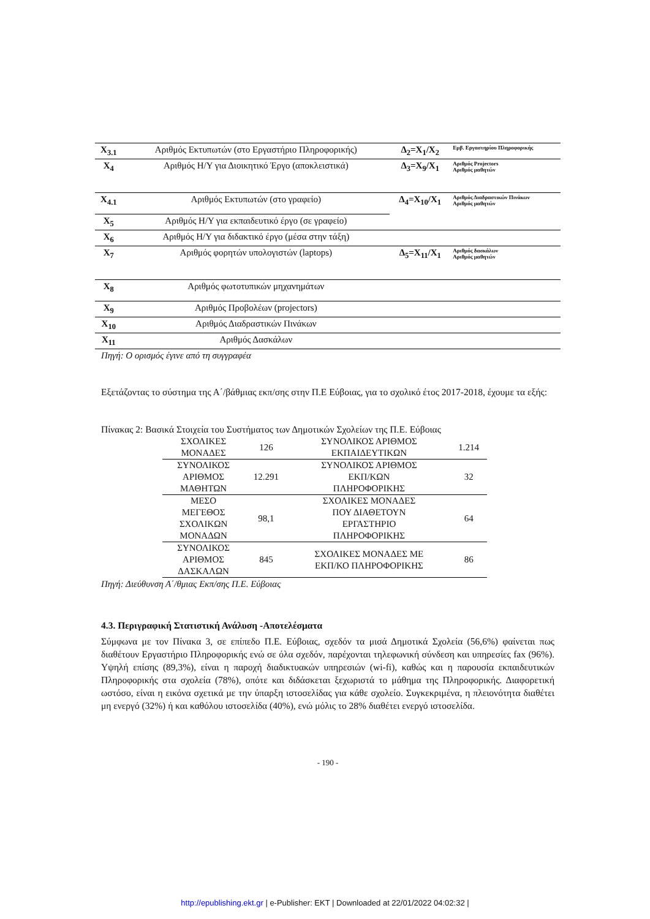| X<sub>3.1</sub> | Αριθμός Εκτυπωτών (στο Εργαστήριο Πληροφορικής) | Δ<sub>2</sub>=X<sub>1</sub>/X<sub>2</sub> | Εμβ. Εργαστηρίου Πληροφορικής |
| X<sub>4</sub> | Αριθμός Η/Υ για Διοικητικό Έργο (αποκλειστικά) | Δ<sub>3</sub>=X<sub>9</sub>/X<sub>1</sub> | Αριθμός Projectors Αριθμός μαθητών |
| X<sub>4.1</sub> | Αριθμός Εκτυπωτών (στο γραφείο) | Δ<sub>4</sub>=X<sub>10</sub>/X<sub>1</sub> | Αριθμός Διαδραστικών Πινάκων Αριθμός μαθητών |
| X<sub>5</sub> | Αριθμός Η/Υ για εκπαιδευτικό έργο (σε γραφείο) | | |
| X<sub>6</sub> | Αριθμός Η/Υ για διδακτικό έργο (μέσα στην τάξη) | | |
| X<sub>7</sub> | Αριθμός φορητών υπολογιστών (laptops) | Δ<sub>5</sub>=X<sub>11</sub>/X<sub>1</sub> | Αριθμός δασκάλων Αριθμός μαθητών |
| X<sub>8</sub> | Αριθμός φωτοτυπικών μηχανημάτων | | |
| X<sub>9</sub> | Αριθμός Προβολέων (projectors) | | |
| X<sub>10</sub> | Αριθμός Διαδραστικών Πινάκων | | |
| X<sub>11</sub> | Αριθμός Δασκάλων | | |
Πηγή: Ο ορισμός έγινε από τη συγγραφέα
Εξετάζοντας το σύστημα της Α΄/βάθμιας εκπ/σης στην Π.Ε Εύβοιας, για το σχολικό έτος 2017-2018, έχουμε τα εξής:
Πίνακας 2: Βασικά Στοιχεία του Συστήματος των Δημοτικών Σχολείων της Π.Ε. Εύβοιας
| ΣΧΟΛΙΚΕΣ ΜΟΝΑΔΕΣ | 126 | ΣΥΝΟΛΙΚΟΣ ΑΡΙΘΜΟΣ ΕΚΠΑΙΔΕΥΤΙΚΩΝ | 1.214 |
| ΣΥΝΟΛΙΚΟΣ ΑΡΙΘΜΟΣ ΜΑΘΗΤΩΝ | 12.291 | ΣΥΝΟΛΙΚΟΣ ΑΡΙΘΜΟΣ ΕΚΠ/ΚΩΝ ΠΛΗΡΟΦΟΡΙΚΗΣ | 32 |
| ΜΕΣΟ ΜΕΓΕΘΟΣ ΣΧΟΛΙΚΩΝ ΜΟΝΑΔΩΝ | 98,1 | ΣΧΟΛΙΚΕΣ ΜΟΝΑΔΕΣ ΠΟΥ ΔΙΑΘΕΤΟΥΝ ΕΡΓΑΣΤΗΡΙΟ ΠΛΗΡΟΦΟΡΙΚΗΣ | 64 |
| ΣΥΝΟΛΙΚΟΣ ΑΡΙΘΜΟΣ ΔΑΣΚΑΛΩΝ | 845 | ΣΧΟΛΙΚΕΣ ΜΟΝΑΔΕΣ ΜΕ ΕΚΠ/ΚΟ ΠΛΗΡΟΦΟΡΙΚΗΣ | 86 |
Πηγή: Διεύθυνση Α΄/θμιας Εκπ/σης Π.Ε. Εύβοιας
4.3. Περιγραφική Στατιστική Ανάλυση -Αποτελέσματα
Σύμφωνα με τον Πίνακα 3, σε επίπεδο Π.Ε. Εύβοιας, σχεδόν τα μισά Δημοτικά Σχολεία (56,6%) φαίνεται πως διαθέτουν Εργαστήριο Πληροφορικής ενώ σε όλα σχεδόν, παρέχονται τηλεφωνική σύνδεση και υπηρεσίες fax (96%). Υψηλή επίσης (89,3%), είναι η παροχή διαδικτυακών υπηρεσιών (wi-fi), καθώς και η παρουσία εκπαιδευτικών Πληροφορικής στα σχολεία (78%), οπότε και διδάσκεται ξεχωριστά το μάθημα της Πληροφορικής. Διαφορετική ωστόσο, είναι η εικόνα σχετικά με την ύπαρξη ιστοσελίδας για κάθε σχολείο. Συγκεκριμένα, η πλειονότητα διαθέτει μη ενεργό (32%) ή και καθόλου ιστοσελίδα (40%), ενώ μόλις το 28% διαθέτει ενεργό ιστοσελίδα.
- 190 -
http://epublishing.ekt.gr | e-Publisher: EKT | Downloaded at 22/01/2022 04:02:32 |